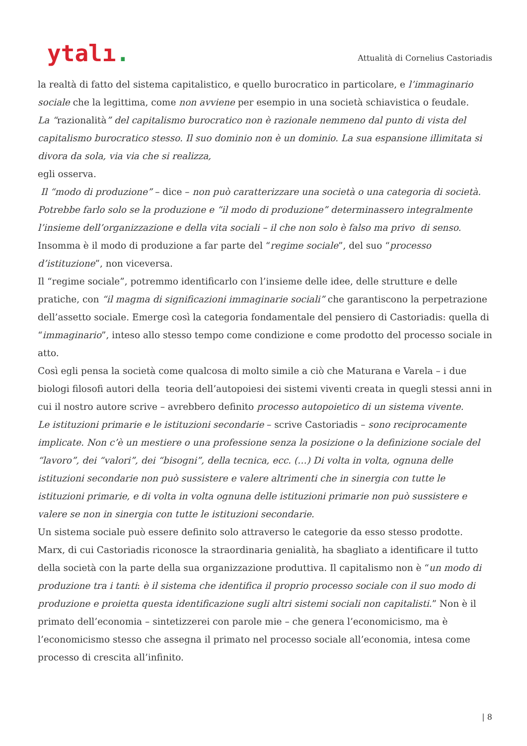ytalı.
Attualità di Cornelius Castoriadis
la realtà di fatto del sistema capitalistico, e quello burocratico in particolare, e l’immaginario sociale che la legittima, come non avviene per esempio in una società schiavistica o feudale.
La “razionalità” del capitalismo burocratico non è razionale nemmeno dal punto di vista del capitalismo burocratico stesso. Il suo dominio non è un dominio. La sua espansione illimitata si divora da sola, via via che si realizza,
egli osserva.
Il “modo di produzione” – dice – non può caratterizzare una società o una categoria di società. Potrebbe farlo solo se la produzione e “il modo di produzione” determinassero integralmente l’insieme dell’organizzazione e della vita sociali – il che non solo è falso ma privo di senso.
Insomma è il modo di produzione a far parte del “regime sociale”, del suo “processo d’istituzione”, non viceversa.
Il “regime sociale”, potremmo identificarlo con l’insieme delle idee, delle strutture e delle pratiche, con “il magma di significazioni immaginarie sociali” che garantiscono la perpetrazione dell’assetto sociale. Emerge così la categoria fondamentale del pensiero di Castoriadis: quella di “immaginario”, inteso allo stesso tempo come condizione e come prodotto del processo sociale in atto.
Così egli pensa la società come qualcosa di molto simile a ciò che Maturana e Varela – i due biologi filosofi autori della teoria dell’autopoiesi dei sistemi viventi creata in quegli stessi anni in cui il nostro autore scrive – avrebbero definito processo autopoietico di un sistema vivente.
Le istituzioni primarie e le istituzioni secondarie – scrive Castoriadis – sono reciprocamente implicate. Non c’è un mestiere o una professione senza la posizione o la definizione sociale del “lavoro”, dei “valori”, dei “bisogni”, della tecnica, ecc. (…) Di volta in volta, ognuna delle istituzioni secondarie non può sussistere e valere altrimenti che in sinergia con tutte le istituzioni primarie, e di volta in volta ognuna delle istituzioni primarie non può sussistere e valere se non in sinergia con tutte le istituzioni secondarie.
Un sistema sociale può essere definito solo attraverso le categorie da esso stesso prodotte. Marx, di cui Castoriadis riconosce la straordinaria genialità, ha sbagliato a identificare il tutto della società con la parte della sua organizzazione produttiva. Il capitalismo non è “un modo di produzione tra i tanti: è il sistema che identifica il proprio processo sociale con il suo modo di produzione e proietta questa identificazione sugli altri sistemi sociali non capitalisti.” Non è il primato dell’economia – sintetizzerei con parole mie – che genera l’economicismo, ma è l’economicismo stesso che assegna il primato nel processo sociale all’economia, intesa come processo di crescita all’infinito.
| 8